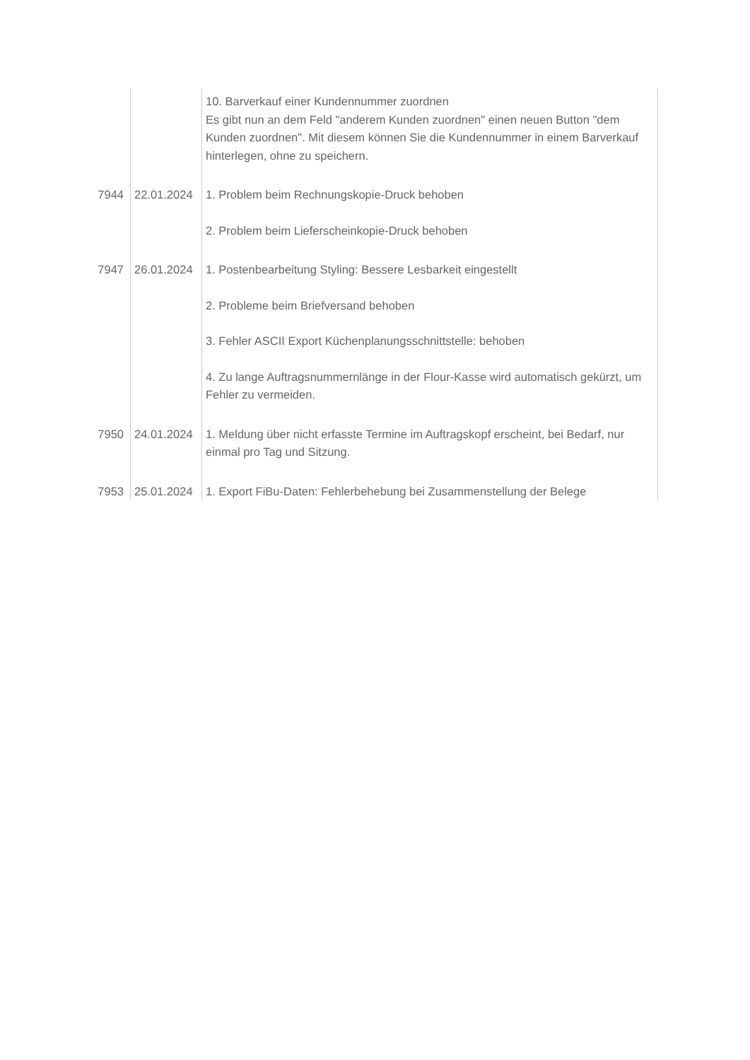| | | 10. Barverkauf einer Kundennummer zuordnen Es gibt nun an dem Feld "anderem Kunden zuordnen" einen neuen Button "dem Kunden zuordnen". Mit diesem können Sie die Kundennummer in einem Barverkauf hinterlegen, ohne zu speichern. |
| 7944 | 22.01.2024 | 1. Problem beim Rechnungskopie-Druck behoben 2. Problem beim Lieferscheinkopie-Druck behoben |
| 7947 | 26.01.2024 | 1. Postenbearbeitung Styling: Bessere Lesbarkeit eingestellt 2. Probleme beim Briefversand behoben 3. Fehler ASCII Export Küchenplanungsschnittstelle: behoben 4. Zu lange Auftragsnummernlänge in der Flour-Kasse wird automatisch gekürzt, um Fehler zu vermeiden. |
| 7950 | 24.01.2024 | 1. Meldung über nicht erfasste Termine im Auftragskopf erscheint, bei Bedarf, nur einmal pro Tag und Sitzung. |
| 7953 | 25.01.2024 | 1. Export FiBu-Daten: Fehlerbehebung bei Zusammenstellung der Belege |